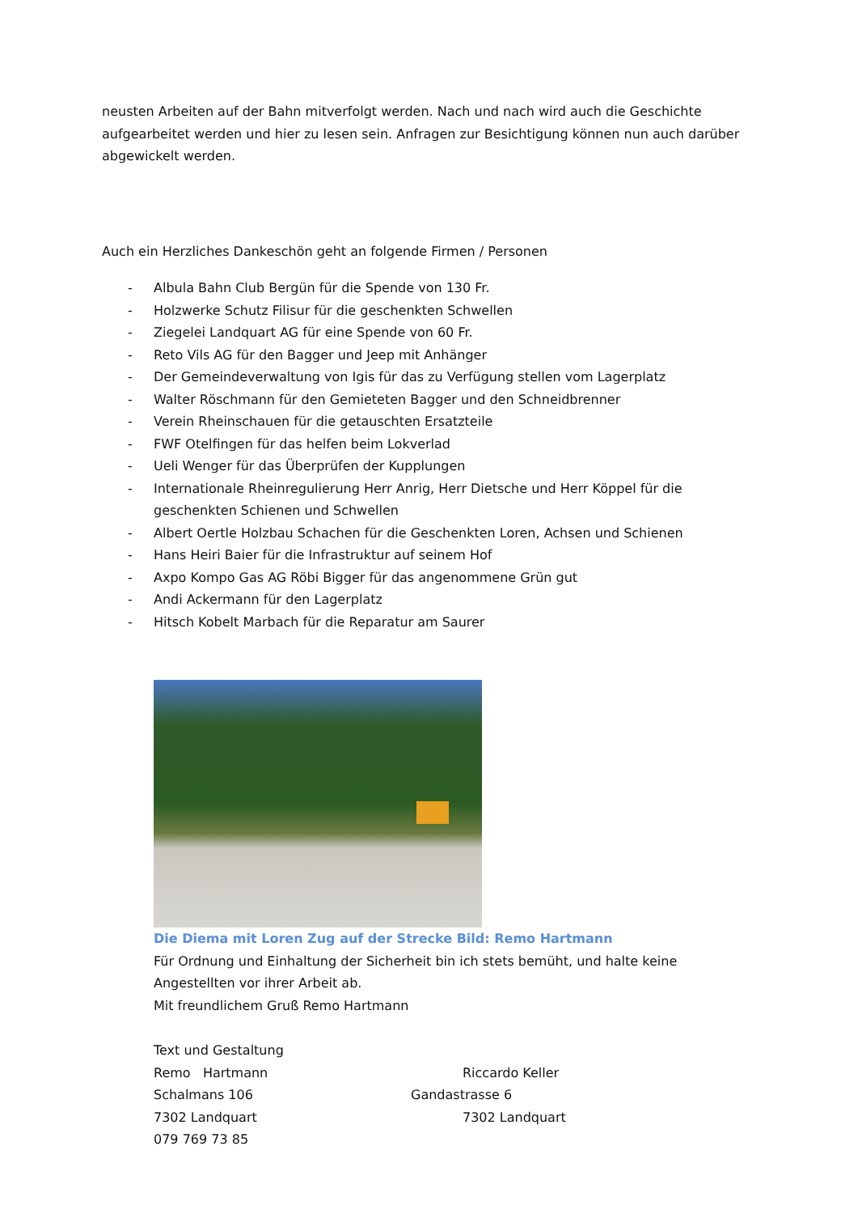neusten Arbeiten auf der Bahn mitverfolgt werden. Nach und nach wird auch die Geschichte aufgearbeitet werden und hier zu lesen sein. Anfragen zur Besichtigung können nun auch darüber abgewickelt werden.
Auch ein Herzliches Dankeschön geht an folgende Firmen / Personen
- Albula Bahn Club Bergün für die Spende von 130 Fr.
- Holzwerke Schutz Filisur für die geschenkten Schwellen
- Ziegelei Landquart AG für eine Spende von 60 Fr.
- Reto Vils AG für den Bagger und Jeep mit Anhänger
- Der Gemeindeverwaltung von Igis für das zu Verfügung stellen vom Lagerplatz
- Walter Röschmann für den Gemieteten Bagger und den Schneidbrenner
- Verein Rheinschauen für die getauschten Ersatzteile
- FWF Otelfingen für das helfen beim Lokverlad
- Ueli Wenger für das Überprüfen der Kupplungen
- Internationale Rheinregulierung Herr Anrig, Herr Dietsche und Herr Köppel für die geschenkten Schienen und Schwellen
- Albert Oertle Holzbau Schachen für die Geschenkten Loren, Achsen und Schienen
- Hans Heiri Baier für die Infrastruktur auf seinem Hof
- Axpo Kompo Gas AG Röbi Bigger für das angenommene Grün gut
- Andi Ackermann für den Lagerplatz
- Hitsch Kobelt Marbach für die Reparatur am Saurer
Die Diema mit Loren Zug auf der Strecke Bild: Remo Hartmann
Für Ordnung und Einhaltung der Sicherheit bin ich stets bemüht, und halte keine Angestellten vor ihrer Arbeit ab.
Mit freundlichem Gruß Remo Hartmann
Text und Gestaltung
Remo Hartmann Riccardo Keller
Schalmans 106 Gandastrasse 6
7302 Landquart 7302 Landquart
079 769 73 85